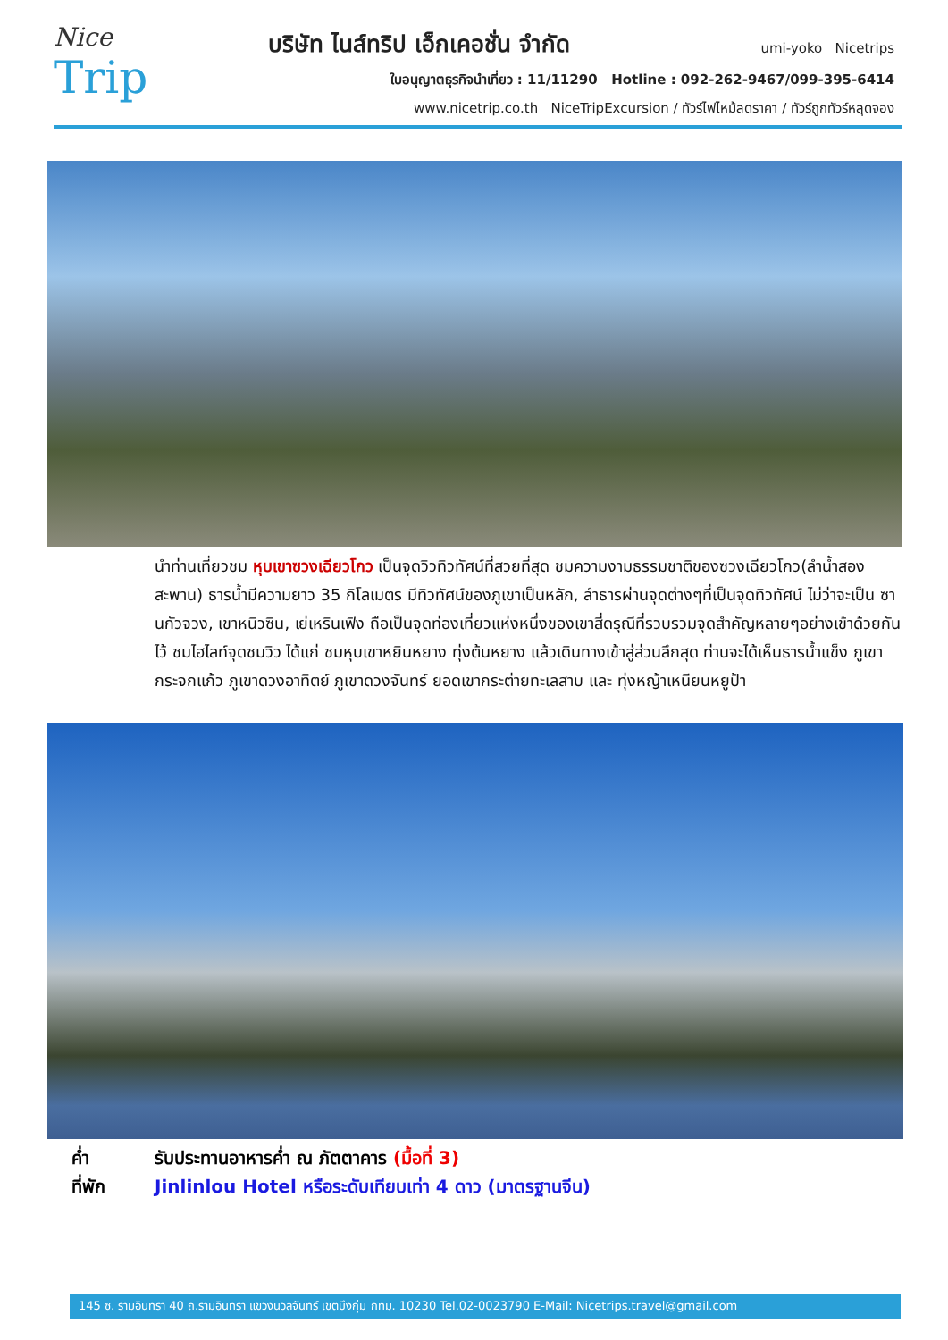Nice
Trip
บริษัท ไนส์ทริป เอ็กเคอชั่น จำกัด
umi-yoko Nicetrips
ใบอนุญาตธุรกิจนำเที่ยว : 11/11290 Hotline : 092-262-9467/099-395-6414
www.nicetrip.co.th NiceTripExcursion / ทัวร์ไฟไหม้ลดราคา / ทัวร์ถูกทัวร์หลุดจอง
นำท่านเที่ยวชม หุบเขาซวงเฉียวโกว เป็นจุดวิวทิวทัศน์ที่สวยที่สุด ชมความงามธรรมชาติของซวงเฉียวโกว(ลำน้ำสองสะพาน) ธารน้ำมีความยาว 35 กิโลเมตร มีทิวทัศน์ของภูเขาเป็นหลัก, ลำธารผ่านจุดต่างๆที่เป็นจุดทิวทัศน์ ไม่ว่าจะเป็น ซานกัวจวง, เขาหนิวซิน, เย่เหรินเฟิง ถือเป็นจุดท่องเที่ยวแห่งหนึ่งของเขาสี่ดรุณีที่รวบรวมจุดสำคัญหลายๆอย่างเข้าด้วยกันไว้ ชมไฮไลท์จุดชมวิว ได้แก่ ชมหุบเขาหยินหยาง ทุ่งต้นหยาง แล้วเดินทางเข้าสู่ส่วนลึกสุด ท่านจะได้เห็นธารน้ำแข็ง ภูเขากระจกแก้ว ภูเขาดวงอาทิตย์ ภูเขาดวงจันทร์ ยอดเขากระต่ายทะเลสาบ และ ทุ่งหญ้าเหนียนหยูป้า
ค่ำ รับประทานอาหารค่ำ ณ ภัตตาคาร (มื้อที่ 3)
ที่พัก Jinlinlou Hotel หรือระดับเทียบเท่า 4 ดาว (มาตรฐานจีน)
145 ซ. รามอินทรา 40 ถ.รามอินทรา แขวงนวลจันทร์ เขตบึงกุ่ม กทม. 10230 Tel.02-0023790 E-Mail: Nicetrips.travel@gmail.com